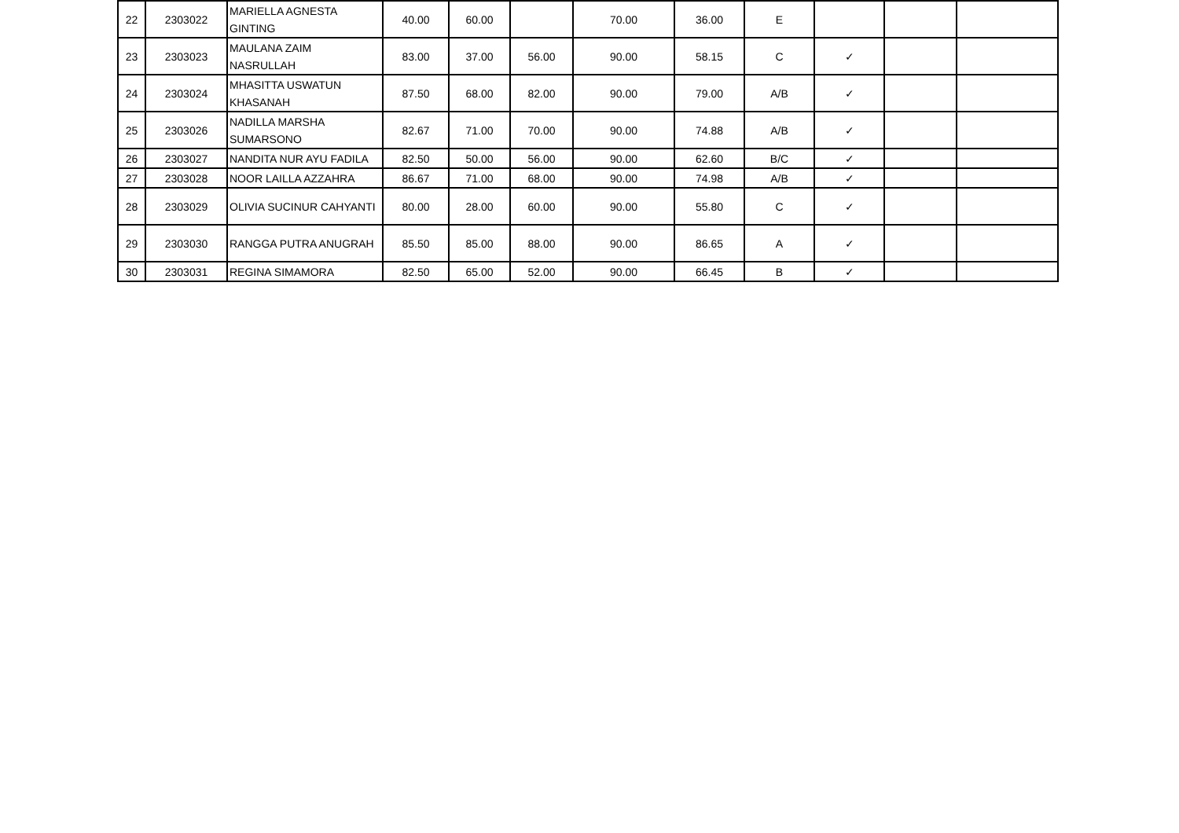| 22 | 2303022 | MARIELLA AGNESTA GINTING | 40.00 | 60.00 | | 70.00 | 36.00 | E | | | |
| 23 | 2303023 | MAULANA ZAIM NASRULLAH | 83.00 | 37.00 | 56.00 | 90.00 | 58.15 | C | ✓ | | |
| 24 | 2303024 | MHASITTA USWATUN KHASANAH | 87.50 | 68.00 | 82.00 | 90.00 | 79.00 | A/B | ✓ | | |
| 25 | 2303026 | NADILLA MARSHA SUMARSONO | 82.67 | 71.00 | 70.00 | 90.00 | 74.88 | A/B | ✓ | | |
| 26 | 2303027 | NANDITA NUR AYU FADILA | 82.50 | 50.00 | 56.00 | 90.00 | 62.60 | B/C | ✓ | | |
| 27 | 2303028 | NOOR LAILLA AZZAHRA | 86.67 | 71.00 | 68.00 | 90.00 | 74.98 | A/B | ✓ | | |
| 28 | 2303029 | OLIVIA SUCINUR CAHYANTI | 80.00 | 28.00 | 60.00 | 90.00 | 55.80 | C | ✓ | | |
| 29 | 2303030 | RANGGA PUTRA ANUGRAH | 85.50 | 85.00 | 88.00 | 90.00 | 86.65 | A | ✓ | | |
| 30 | 2303031 | REGINA SIMAMORA | 82.50 | 65.00 | 52.00 | 90.00 | 66.45 | B | ✓ | | |